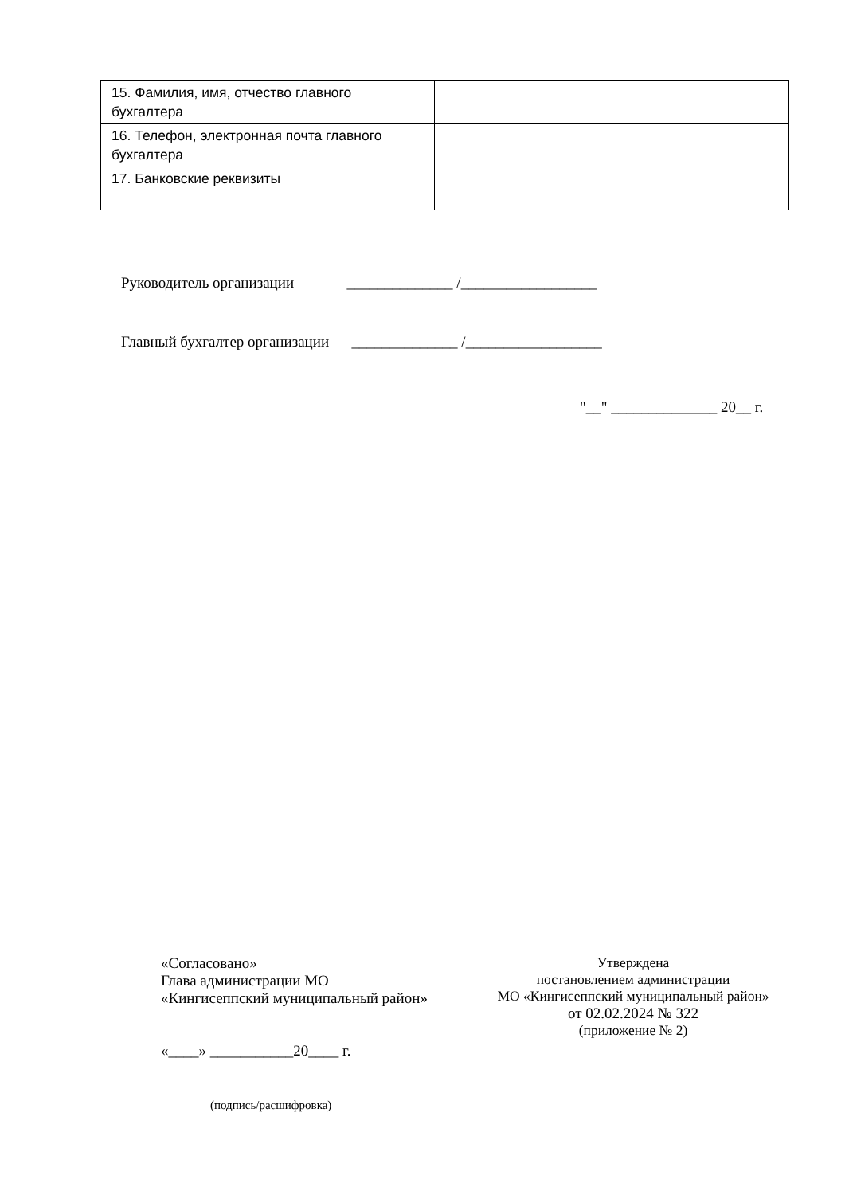| 15. Фамилия, имя, отчество главного бухгалтера | |
| 16. Телефон, электронная почта главного бухгалтера | |
| 17. Банковские реквизиты | |
Руководитель организации ______________ /__________________
Главный бухгалтер организации ______________ /__________________
"__" ______________ 20__ г.
«Согласовано»
Глава администрации МО
«Кингисеппский муниципальный район»
«____» ___________20____ г.
(подпись/расшифровка)
Утверждена
постановлением администрации
МО «Кингисеппский муниципальный район»
от 02.02.2024 № 322
(приложение № 2)